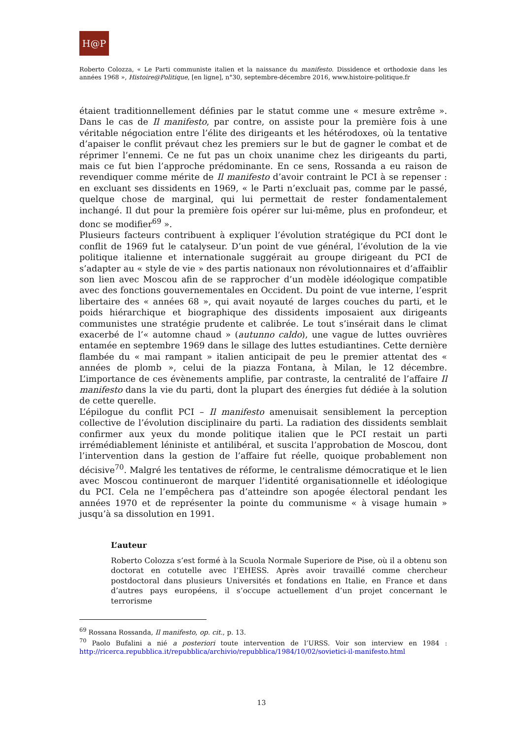H@P
Roberto Colozza, « Le Parti communiste italien et la naissance du manifesto. Dissidence et orthodoxie dans les années 1968 », Histoire@Politique, [en ligne], n°30, septembre-décembre 2016, www.histoire-politique.fr
étaient traditionnellement définies par le statut comme une « mesure extrême ». Dans le cas de Il manifesto, par contre, on assiste pour la première fois à une véritable négociation entre l’élite des dirigeants et les hétérodoxes, où la tentative d’apaiser le conflit prévaut chez les premiers sur le but de gagner le combat et de réprimer l’ennemi. Ce ne fut pas un choix unanime chez les dirigeants du parti, mais ce fut bien l’approche prédominante. En ce sens, Rossanda a eu raison de revendiquer comme mérite de Il manifesto d’avoir contraint le PCI à se repenser : en excluant ses dissidents en 1969, « le Parti n’excluait pas, comme par le passé, quelque chose de marginal, qui lui permettait de rester fondamentalement inchangé. Il dut pour la première fois opérer sur lui-même, plus en profondeur, et donc se modifier<sup>69</sup> ».
Plusieurs facteurs contribuent à expliquer l’évolution stratégique du PCI dont le conflit de 1969 fut le catalyseur. D’un point de vue général, l’évolution de la vie politique italienne et internationale suggérait au groupe dirigeant du PCI de s’adapter au « style de vie » des partis nationaux non révolutionnaires et d’affaiblir son lien avec Moscou afin de se rapprocher d’un modèle idéologique compatible avec des fonctions gouvernementales en Occident. Du point de vue interne, l’esprit libertaire des « années 68 », qui avait noyauté de larges couches du parti, et le poids hiérarchique et biographique des dissidents imposaient aux dirigeants communistes une stratégie prudente et calibrée. Le tout s’insérait dans le climat exacerbé de l’« automne chaud » (autunno caldo), une vague de luttes ouvrières entamée en septembre 1969 dans le sillage des luttes estudiantines. Cette dernière flambée du « mai rampant » italien anticipait de peu le premier attentat des « années de plomb », celui de la piazza Fontana, à Milan, le 12 décembre. L’importance de ces évènements amplifie, par contraste, la centralité de l’affaire Il manifesto dans la vie du parti, dont la plupart des énergies fut dédiée à la solution de cette querelle.
L’épilogue du conflit PCI – Il manifesto amenuisait sensiblement la perception collective de l’évolution disciplinaire du parti. La radiation des dissidents semblait confirmer aux yeux du monde politique italien que le PCI restait un parti irrémédiablement léniniste et antilibéral, et suscita l’approbation de Moscou, dont l’intervention dans la gestion de l’affaire fut réelle, quoique probablement non décisive<sup>70</sup>. Malgré les tentatives de réforme, le centralisme démocratique et le lien avec Moscou continueront de marquer l’identité organisationnelle et idéologique du PCI. Cela ne l’empêchera pas d’atteindre son apogée électoral pendant les années 1970 et de représenter la pointe du communisme « à visage humain » jusqu’à sa dissolution en 1991.
L’auteur
Roberto Colozza s’est formé à la Scuola Normale Superiore de Pise, où il a obtenu son doctorat en cotutelle avec l’EHESS. Après avoir travaillé comme chercheur postdoctoral dans plusieurs Universités et fondations en Italie, en France et dans d’autres pays européens, il s’occupe actuellement d’un projet concernant le terrorisme
<sup>69</sup> Rossana Rossanda, Il manifesto, op. cit., p. 13.
<sup>70</sup> Paolo Bufalini a nié a posteriori toute intervention de l’URSS. Voir son interview en 1984 : http://ricerca.repubblica.it/repubblica/archivio/repubblica/1984/10/02/sovietici-il-manifesto.html
13